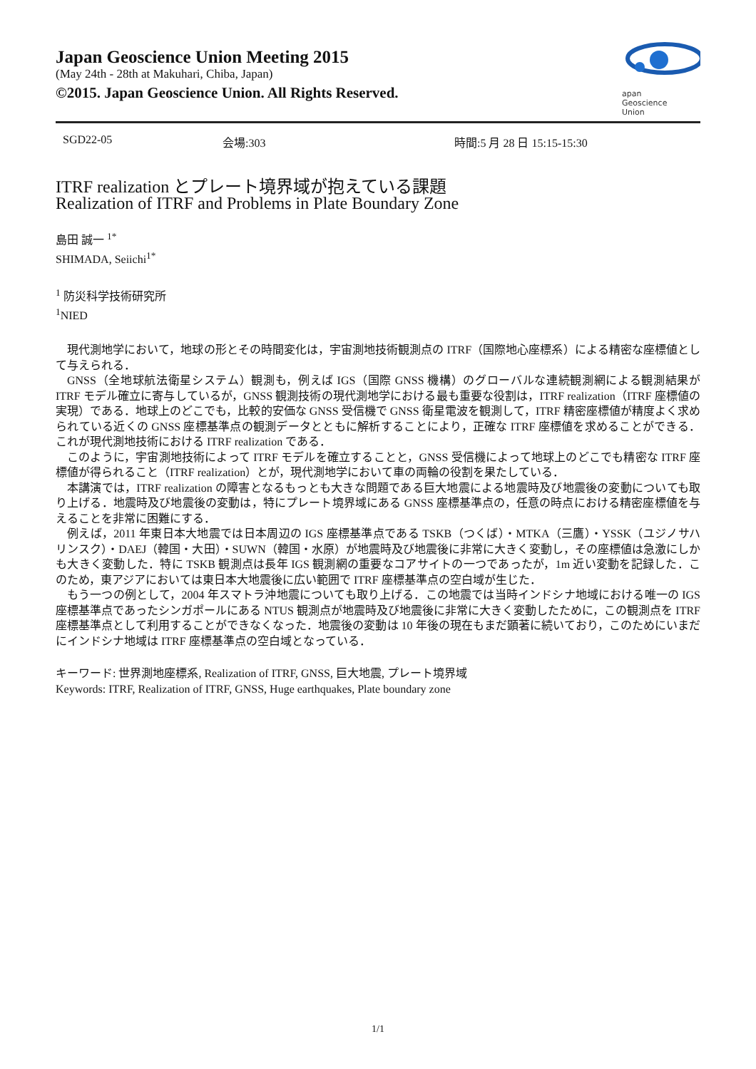Japan Geoscience Union Meeting 2015
(May 24th - 28th at Makuhari, Chiba, Japan)
©2015. Japan Geoscience Union. All Rights Reserved.
apan
Geoscience
Union
SGD22-05 会場:303 時間:5 月 28 日 15:15-15:30
ITRF realization とプレート境界域が抱えている課題
Realization of ITRF and Problems in Plate Boundary Zone
島田 誠一 <sup>1*</sup>
SHIMADA, Seiichi<sup>1*</sup>
<sup>1</sup> 防災科学技術研究所
<sup>1</sup> NIED
現代測地学において，地球の形とその時間変化は，宇宙測地技術観測点の ITRF（国際地心座標系）による精密な座標値として与えられる．
GNSS（全地球航法衛星システム）観測も，例えば IGS（国際 GNSS 機構）のグローバルな連続観測網による観測結果が ITRF モデル確立に寄与しているが，GNSS 観測技術の現代測地学における最も重要な役割は，ITRF realization（ITRF 座標値の実現）である．地球上のどこでも，比較的安価な GNSS 受信機で GNSS 衛星電波を観測して，ITRF 精密座標値が精度よく求められている近くの GNSS 座標基準点の観測データとともに解析することにより，正確な ITRF 座標値を求めることができる．これが現代測地技術における ITRF realization である．
このように，宇宙測地技術によって ITRF モデルを確立することと，GNSS 受信機によって地球上のどこでも精密な ITRF 座標値が得られること（ITRF realization）とが，現代測地学において車の両輪の役割を果たしている．
本講演では，ITRF realization の障害となるもっとも大きな問題である巨大地震による地震時及び地震後の変動についても取り上げる．地震時及び地震後の変動は，特にプレート境界域にある GNSS 座標基準点の，任意の時点における精密座標値を与えることを非常に困難にする．
例えば，2011 年東日本大地震では日本周辺の IGS 座標基準点である TSKB（つくば）・MTKA（三鷹）・YSSK（ユジノサハリンスク）・DAEJ（韓国・大田）・SUWN（韓国・水原）が地震時及び地震後に非常に大きく変動し，その座標値は急激にしかも大きく変動した．特に TSKB 観測点は長年 IGS 観測網の重要なコアサイトの一つであったが，1m 近い変動を記録した．このため，東アジアにおいては東日本大地震後に広い範囲で ITRF 座標基準点の空白域が生じた．
もう一つの例として，2004 年スマトラ沖地震についても取り上げる．この地震では当時インドシナ地域における唯一の IGS 座標基準点であったシンガポールにある NTUS 観測点が地震時及び地震後に非常に大きく変動したために，この観測点を ITRF 座標基準点として利用することができなくなった．地震後の変動は 10 年後の現在もまだ顕著に続いており，このためにいまだにインドシナ地域は ITRF 座標基準点の空白域となっている．
キーワード: 世界測地座標系, Realization of ITRF, GNSS, 巨大地震, プレート境界域
Keywords: ITRF, Realization of ITRF, GNSS, Huge earthquakes, Plate boundary zone
1/1